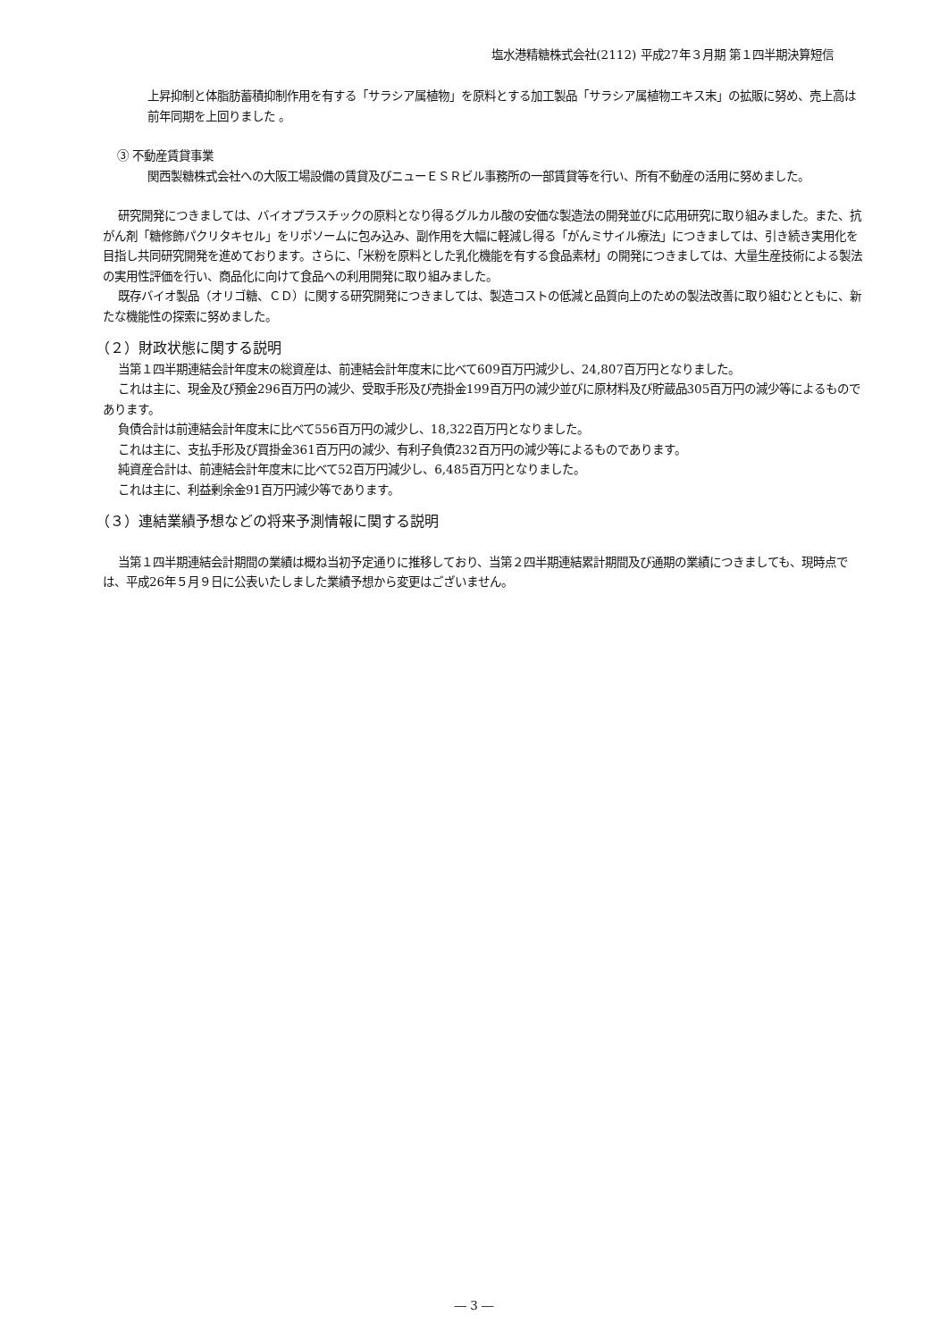塩水港精糖株式会社(2112) 平成27年３月期 第１四半期決算短信
上昇抑制と体脂肪蓄積抑制作用を有する「サラシア属植物」を原料とする加工製品「サラシア属植物エキス末」の拡販に努め、売上高は前年同期を上回りました 。
③ 不動産賃貸事業
関西製糖株式会社への大阪工場設備の賃貸及びニューＥＳＲビル事務所の一部賃貸等を行い、所有不動産の活用に努めました。
研究開発につきましては、バイオプラスチックの原料となり得るグルカル酸の安価な製造法の開発並びに応用研究に取り組みました。また、抗がん剤「糖修飾パクリタキセル」をリポソームに包み込み、副作用を大幅に軽減し得る「がんミサイル療法」につきましては、引き続き実用化を目指し共同研究開発を進めております。さらに、「米粉を原料とした乳化機能を有する食品素材」の開発につきましては、大量生産技術による製法の実用性評価を行い、商品化に向けて食品への利用開発に取り組みました。
既存バイオ製品（オリゴ糖、ＣＤ）に関する研究開発につきましては、製造コストの低減と品質向上のための製法改善に取り組むとともに、新たな機能性の探索に努めました。
（２）財政状態に関する説明
当第１四半期連結会計年度末の総資産は、前連結会計年度末に比べて609百万円減少し、24,807百万円となりました。
これは主に、現金及び預金296百万円の減少、受取手形及び売掛金199百万円の減少並びに原材料及び貯蔵品305百万円の減少等によるものであります。
負債合計は前連結会計年度末に比べて556百万円の減少し、18,322百万円となりました。
これは主に、支払手形及び買掛金361百万円の減少、有利子負債232百万円の減少等によるものであります。
純資産合計は、前連結会計年度末に比べて52百万円減少し、6,485百万円となりました。
これは主に、利益剰余金91百万円減少等であります。
（３）連結業績予想などの将来予測情報に関する説明
当第１四半期連結会計期間の業績は概ね当初予定通りに推移しており、当第２四半期連結累計期間及び通期の業績につきましても、現時点では、平成26年５月９日に公表いたしました業績予想から変更はございません。
― 3 ―